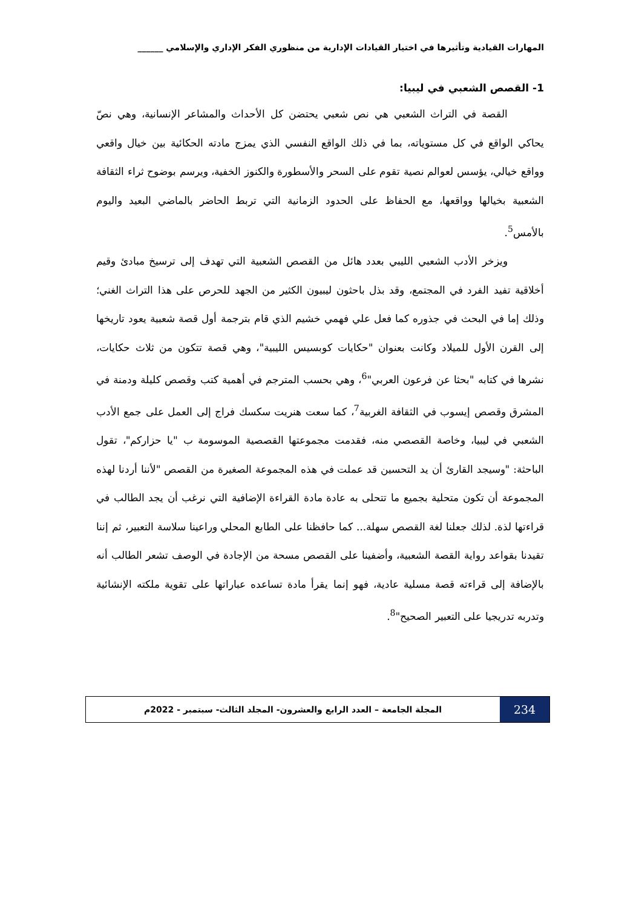المهارات القيادية وتأثيرها في اختيار القيادات الإدارية من منظوري الفكر الإداري والإسلامي ______
1- القصص الشعبي في ليبيا:
القصة في التراث الشعبي هي نص شعبي يحتضن كل الأحداث والمشاعر الإنسانية، وهي نصّ يحاكي الواقع في كل مستوياته، بما في ذلك الواقع النفسي الذي يمزج مادته الحكائية بين خيال واقعي وواقع خيالي، يؤسس لعوالم نصية تقوم على السحر والأسطورة والكنوز الخفية، ويرسم بوضوح ثراء الثقافة الشعبية بخيالها وواقعها، مع الحفاظ على الحدود الزمانية التي تربط الحاضر بالماضي البعيد واليوم بالأمس<sup>5</sup>.
ويزخر الأدب الشعبي الليبي بعدد هائل من القصص الشعبية التي تهدف إلى ترسيخ مبادئ وقيم أخلاقية تفيد الفرد في المجتمع، وقد بذل باحثون ليبيون الكثير من الجهد للحرص على هذا التراث الغني؛ وذلك إما في البحث في جذوره كما فعل علي فهمي خشيم الذي قام بترجمة أول قصة شعبية يعود تاريخها إلى القرن الأول للميلاد وكانت بعنوان "حكايات كوبسيس الليبية"، وهي قصة تتكون من ثلاث حكايات، نشرها في كتابه "بحثا عن فرعون العربي"<sup>6</sup>، وهي بحسب المترجم في أهمية كتب وقصص كليلة ودمنة في المشرق وقصص إيسوب في الثقافة الغربية<sup>7</sup>، كما سعت هنريت سكسك فراج إلى العمل على جمع الأدب الشعبي في ليبيا، وخاصة القصصي منه، فقدمت مجموعتها القصصية الموسومة ب "يا حزاركم"، تقول الباحثة: "وسيجد القارئ أن يد التحسين قد عملت في هذه المجموعة الصغيرة من القصص "لأننا أردنا لهذه المجموعة أن تكون متحلية بجميع ما تتحلى به عادة مادة القراءة الإضافية التي نرغب أن يجد الطالب في قراءتها لذة. لذلك جعلنا لغة القصص سهلة... كما حافظنا على الطابع المحلي وراعينا سلاسة التعبير، ثم إننا تقيدنا بقواعد رواية القصة الشعبية، وأضفينا على القصص مسحة من الإجادة في الوصف تشعر الطالب أنه بالإضافة إلى قراءته قصة مسلية عادية، فهو إنما يقرأ مادة تساعده عباراتها على تقوية ملكته الإنشائية وتدربه تدريجيا على التعبير الصحيح"<sup>8</sup>.
234
المجلة الجامعة – العدد الرابع والعشرون- المجلد الثالث- سبتمبر - 2022م